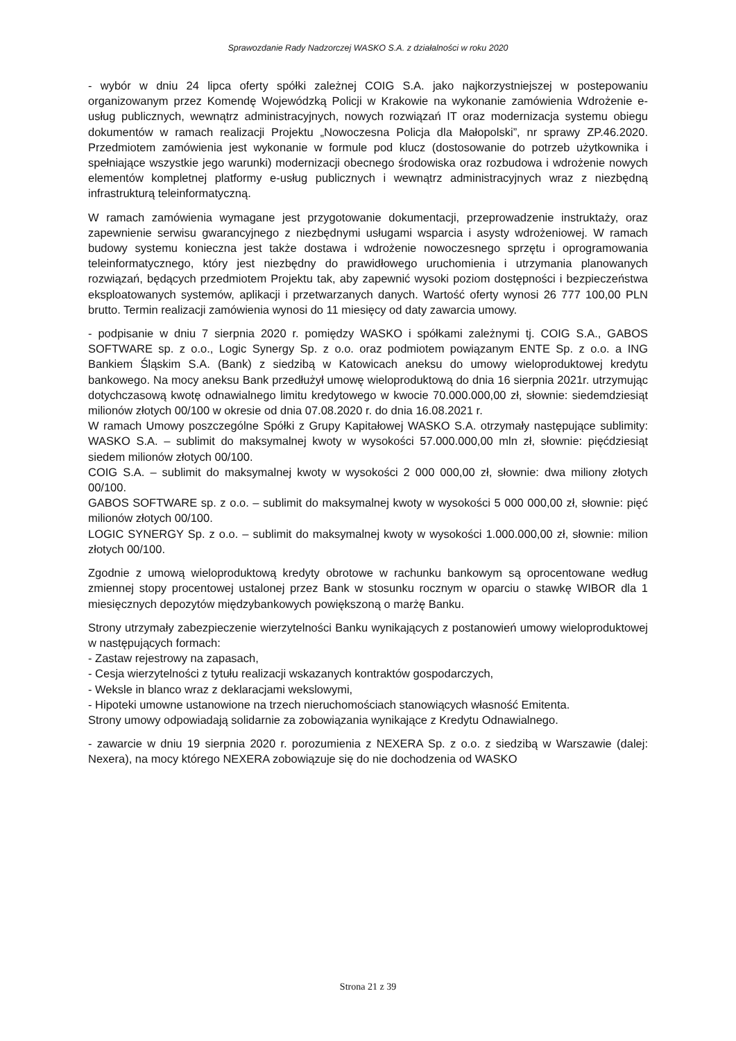Sprawozdanie Rady Nadzorczej WASKO S.A. z działalności w roku 2020
- wybór w dniu 24 lipca oferty spółki zależnej COIG S.A. jako najkorzystniejszej w postepowaniu organizowanym przez Komendę Wojewódzką Policji w Krakowie na wykonanie zamówienia Wdrożenie e-usług publicznych, wewnątrz administracyjnych, nowych rozwiązań IT oraz modernizacja systemu obiegu dokumentów w ramach realizacji Projektu „Nowoczesna Policja dla Małopolski”, nr sprawy ZP.46.2020. Przedmiotem zamówienia jest wykonanie w formule pod klucz (dostosowanie do potrzeb użytkownika i spełniające wszystkie jego warunki) modernizacji obecnego środowiska oraz rozbudowa i wdrożenie nowych elementów kompletnej platformy e-usług publicznych i wewnątrz administracyjnych wraz z niezbędną infrastrukturą teleinformatyczną.
W ramach zamówienia wymagane jest przygotowanie dokumentacji, przeprowadzenie instruktaży, oraz zapewnienie serwisu gwarancyjnego z niezbędnymi usługami wsparcia i asysty wdrożeniowej. W ramach budowy systemu konieczna jest także dostawa i wdrożenie nowoczesnego sprzętu i oprogramowania teleinformatycznego, który jest niezbędny do prawidłowego uruchomienia i utrzymania planowanych rozwiązań, będących przedmiotem Projektu tak, aby zapewnić wysoki poziom dostępności i bezpieczeństwa eksploatowanych systemów, aplikacji i przetwarzanych danych. Wartość oferty wynosi 26 777 100,00 PLN brutto. Termin realizacji zamówienia wynosi do 11 miesięcy od daty zawarcia umowy.
- podpisanie w dniu 7 sierpnia 2020 r. pomiędzy WASKO i spółkami zależnymi tj. COIG S.A., GABOS SOFTWARE sp. z o.o., Logic Synergy Sp. z o.o. oraz podmiotem powiązanym ENTE Sp. z o.o. a ING Bankiem Śląskim S.A. (Bank) z siedzibą w Katowicach aneksu do umowy wieloproduktowej kredytu bankowego. Na mocy aneksu Bank przedłużył umowę wieloproduktową do dnia 16 sierpnia 2021r. utrzymując dotychczasową kwotę odnawialnego limitu kredytowego w kwocie 70.000.000,00 zł, słownie: siedemdziesiąt milionów złotych 00/100 w okresie od dnia 07.08.2020 r. do dnia 16.08.2021 r.
W ramach Umowy poszczególne Spółki z Grupy Kapitałowej WASKO S.A. otrzymały następujące sublimity: WASKO S.A. – sublimit do maksymalnej kwoty w wysokości 57.000.000,00 mln zł, słownie: pięćdziesiąt siedem milionów złotych 00/100.
COIG S.A. – sublimit do maksymalnej kwoty w wysokości 2 000 000,00 zł, słownie: dwa miliony złotych 00/100.
GABOS SOFTWARE sp. z o.o. – sublimit do maksymalnej kwoty w wysokości 5 000 000,00 zł, słownie: pięć milionów złotych 00/100.
LOGIC SYNERGY Sp. z o.o. – sublimit do maksymalnej kwoty w wysokości 1.000.000,00 zł, słownie: milion złotych 00/100.
Zgodnie z umową wieloproduktową kredyty obrotowe w rachunku bankowym są oprocentowane według zmiennej stopy procentowej ustalonej przez Bank w stosunku rocznym w oparciu o stawkę WIBOR dla 1 miesięcznych depozytów międzybankowych powiększoną o marżę Banku.
Strony utrzymały zabezpieczenie wierzytelności Banku wynikających z postanowień umowy wieloproduktowej w następujących formach:
- Zastaw rejestrowy na zapasach,
- Cesja wierzytelności z tytułu realizacji wskazanych kontraktów gospodarczych,
- Weksle in blanco wraz z deklaracjami wekslowymi,
- Hipoteki umowne ustanowione na trzech nieruchomościach stanowiących własność Emitenta.
Strony umowy odpowiadają solidarnie za zobowiązania wynikające z Kredytu Odnawialnego.
- zawarcie w dniu 19 sierpnia 2020 r. porozumienia z NEXERA Sp. z o.o. z siedzibą w Warszawie (dalej: Nexera), na mocy którego NEXERA zobowiązuje się do nie dochodzenia od WASKO
Strona 21 z 39